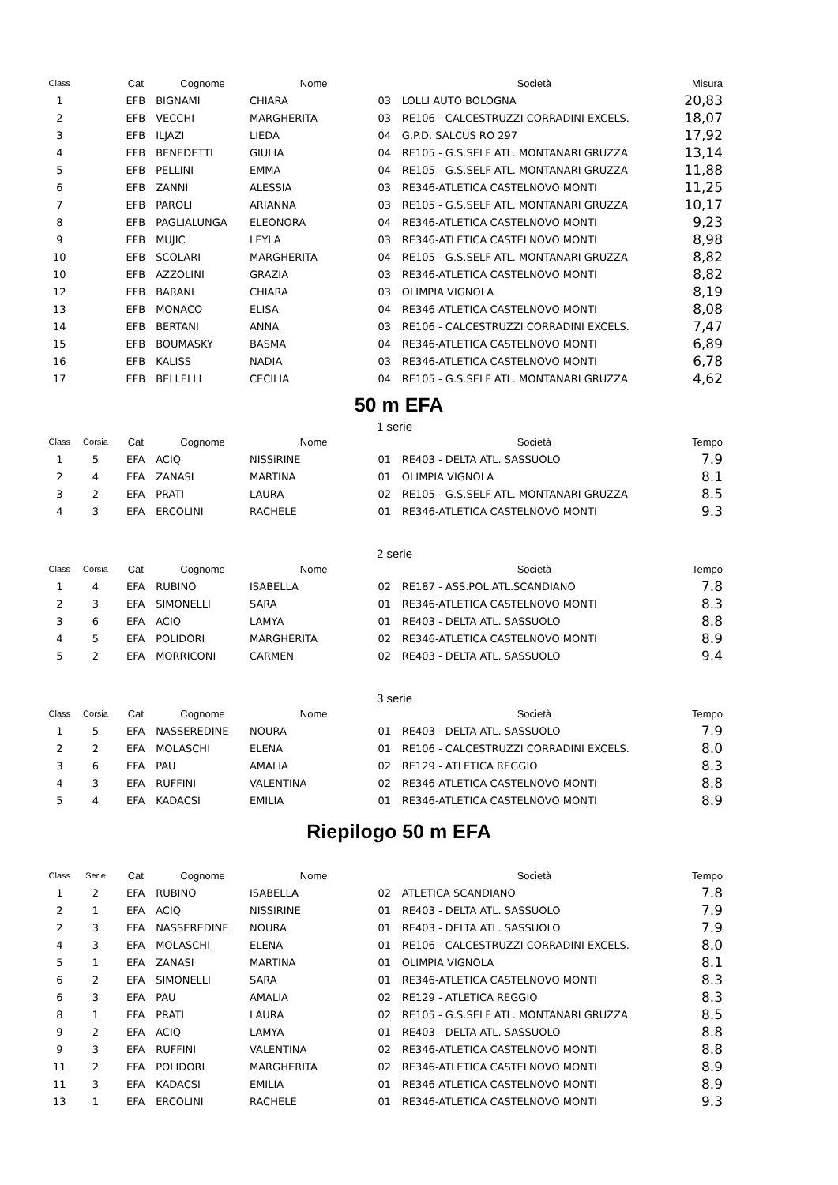| Class | | Cat | Cognome | Nome | | Società | Misura |
| --- | --- | --- | --- | --- | --- | --- | --- |
| 1 | | EFB | BIGNAMI | CHIARA | 03 | LOLLI AUTO BOLOGNA | 20,83 |
| 2 | | EFB | VECCHI | MARGHERITA | 03 | RE106 - CALCESTRUZZI CORRADINI EXCELS. | 18,07 |
| 3 | | EFB | ILJAZI | LIEDA | 04 | G.P.D. SALCUS RO 297 | 17,92 |
| 4 | | EFB | BENEDETTI | GIULIA | 04 | RE105 - G.S.SELF ATL. MONTANARI GRUZZA | 13,14 |
| 5 | | EFB | PELLINI | EMMA | 04 | RE105 - G.S.SELF ATL. MONTANARI GRUZZA | 11,88 |
| 6 | | EFB | ZANNI | ALESSIA | 03 | RE346-ATLETICA CASTELNOVO MONTI | 11,25 |
| 7 | | EFB | PAROLI | ARIANNA | 03 | RE105 - G.S.SELF ATL. MONTANARI GRUZZA | 10,17 |
| 8 | | EFB | PAGLIALUNGA | ELEONORA | 04 | RE346-ATLETICA CASTELNOVO MONTI | 9,23 |
| 9 | | EFB | MUJIC | LEYLA | 03 | RE346-ATLETICA CASTELNOVO MONTI | 8,98 |
| 10 | | EFB | SCOLARI | MARGHERITA | 04 | RE105 - G.S.SELF ATL. MONTANARI GRUZZA | 8,82 |
| 10 | | EFB | AZZOLINI | GRAZIA | 03 | RE346-ATLETICA CASTELNOVO MONTI | 8,82 |
| 12 | | EFB | BARANI | CHIARA | 03 | OLIMPIA VIGNOLA | 8,19 |
| 13 | | EFB | MONACO | ELISA | 04 | RE346-ATLETICA CASTELNOVO MONTI | 8,08 |
| 14 | | EFB | BERTANI | ANNA | 03 | RE106 - CALCESTRUZZI CORRADINI EXCELS. | 7,47 |
| 15 | | EFB | BOUMASKY | BASMA | 04 | RE346-ATLETICA CASTELNOVO MONTI | 6,89 |
| 16 | | EFB | KALISS | NADIA | 03 | RE346-ATLETICA CASTELNOVO MONTI | 6,78 |
| 17 | | EFB | BELLELLI | CECILIA | 04 | RE105 - G.S.SELF ATL. MONTANARI GRUZZA | 4,62 |
50 m EFA
1 serie
| Class | Corsia | Cat | Cognome | Nome | | Società | Tempo |
| --- | --- | --- | --- | --- | --- | --- | --- |
| 1 | 5 | EFA | ACIQ | NISSiRINE | 01 | RE403 - DELTA ATL. SASSUOLO | 7.9 |
| 2 | 4 | EFA | ZANASI | MARTINA | 01 | OLIMPIA VIGNOLA | 8.1 |
| 3 | 2 | EFA | PRATI | LAURA | 02 | RE105 - G.S.SELF ATL. MONTANARI GRUZZA | 8.5 |
| 4 | 3 | EFA | ERCOLINI | RACHELE | 01 | RE346-ATLETICA CASTELNOVO MONTI | 9.3 |
2 serie
| Class | Corsia | Cat | Cognome | Nome | | Società | Tempo |
| --- | --- | --- | --- | --- | --- | --- | --- |
| 1 | 4 | EFA | RUBINO | ISABELLA | 02 | RE187 - ASS.POL.ATL.SCANDIANO | 7.8 |
| 2 | 3 | EFA | SIMONELLI | SARA | 01 | RE346-ATLETICA CASTELNOVO MONTI | 8.3 |
| 3 | 6 | EFA | ACIQ | LAMYA | 01 | RE403 - DELTA ATL. SASSUOLO | 8.8 |
| 4 | 5 | EFA | POLIDORI | MARGHERITA | 02 | RE346-ATLETICA CASTELNOVO MONTI | 8.9 |
| 5 | 2 | EFA | MORRICONI | CARMEN | 02 | RE403 - DELTA ATL. SASSUOLO | 9.4 |
3 serie
| Class | Corsia | Cat | Cognome | Nome | | Società | Tempo |
| --- | --- | --- | --- | --- | --- | --- | --- |
| 1 | 5 | EFA | NASSEREDINE | NOURA | 01 | RE403 - DELTA ATL. SASSUOLO | 7.9 |
| 2 | 2 | EFA | MOLASCHI | ELENA | 01 | RE106 - CALCESTRUZZI CORRADINI EXCELS. | 8.0 |
| 3 | 6 | EFA | PAU | AMALIA | 02 | RE129 - ATLETICA REGGIO | 8.3 |
| 4 | 3 | EFA | RUFFINI | VALENTINA | 02 | RE346-ATLETICA CASTELNOVO MONTI | 8.8 |
| 5 | 4 | EFA | KADACSI | EMILIA | 01 | RE346-ATLETICA CASTELNOVO MONTI | 8.9 |
Riepilogo 50 m EFA
| Class | Serie | Cat | Cognome | Nome | | Società | Tempo |
| --- | --- | --- | --- | --- | --- | --- | --- |
| 1 | 2 | EFA | RUBINO | ISABELLA | 02 | ATLETICA SCANDIANO | 7.8 |
| 2 | 1 | EFA | ACIQ | NISSIRINE | 01 | RE403 - DELTA ATL. SASSUOLO | 7.9 |
| 2 | 3 | EFA | NASSEREDINE | NOURA | 01 | RE403 - DELTA ATL. SASSUOLO | 7.9 |
| 4 | 3 | EFA | MOLASCHI | ELENA | 01 | RE106 - CALCESTRUZZI CORRADINI EXCELS. | 8.0 |
| 5 | 1 | EFA | ZANASI | MARTINA | 01 | OLIMPIA VIGNOLA | 8.1 |
| 6 | 2 | EFA | SIMONELLI | SARA | 01 | RE346-ATLETICA CASTELNOVO MONTI | 8.3 |
| 6 | 3 | EFA | PAU | AMALIA | 02 | RE129 - ATLETICA REGGIO | 8.3 |
| 8 | 1 | EFA | PRATI | LAURA | 02 | RE105 - G.S.SELF ATL. MONTANARI GRUZZA | 8.5 |
| 9 | 2 | EFA | ACIQ | LAMYA | 01 | RE403 - DELTA ATL. SASSUOLO | 8.8 |
| 9 | 3 | EFA | RUFFINI | VALENTINA | 02 | RE346-ATLETICA CASTELNOVO MONTI | 8.8 |
| 11 | 2 | EFA | POLIDORI | MARGHERITA | 02 | RE346-ATLETICA CASTELNOVO MONTI | 8.9 |
| 11 | 3 | EFA | KADACSI | EMILIA | 01 | RE346-ATLETICA CASTELNOVO MONTI | 8.9 |
| 13 | 1 | EFA | ERCOLINI | RACHELE | 01 | RE346-ATLETICA CASTELNOVO MONTI | 9.3 |